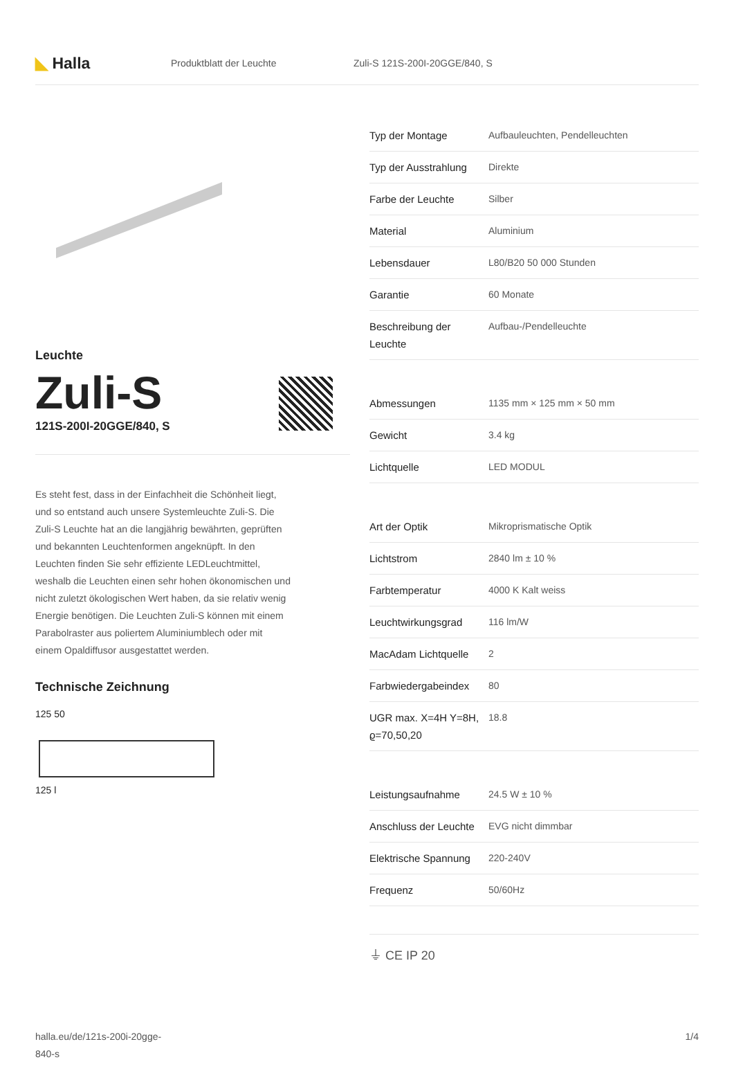◣ Halla
Produktblatt der Leuchte Zuli-S 121S-200I-20GGE/840, S
Leuchte
Zuli-S
121S-200I-20GGE/840, S
Es steht fest, dass in der Einfachheit die Schönheit liegt, und so entstand auch unsere Systemleuchte Zuli-S. Die Zuli-S Leuchte hat an die langjährig bewährten, geprüften und bekannten Leuchtenformen angeknüpft. In den Leuchten finden Sie sehr effiziente LEDLeuchtmittel, weshalb die Leuchten einen sehr hohen ökonomischen und nicht zuletzt ökologischen Wert haben, da sie relativ wenig Energie benötigen. Die Leuchten Zuli-S können mit einem Parabolraster aus poliertem Aluminiumblech oder mit einem Opaldiffusor ausgestattet werden.
Technische Zeichnung
125 50
125 l
| Typ der Montage | Aufbauleuchten, Pendelleuchten |
| Typ der Ausstrahlung | Direkte |
| Farbe der Leuchte | Silber |
| Material | Aluminium |
| Lebensdauer | L80/B20 50 000 Stunden |
| Garantie | 60 Monate |
| Beschreibung der Leuchte | Aufbau-/Pendelleuchte |
| Abmessungen | 1135 mm × 125 mm × 50 mm |
| Gewicht | 3.4 kg |
| Lichtquelle | LED MODUL |
| Art der Optik | Mikroprismatische Optik |
| Lichtstrom | 2840 lm ± 10 % |
| Farbtemperatur | 4000 K Kalt weiss |
| Leuchtwirkungsgrad | 116 lm/W |
| MacAdam Lichtquelle | 2 |
| Farbwiedergabeindex | 80 |
| UGR max. X=4H Y=8H, ϱ=70,50,20 | 18.8 |
| Leistungsaufnahme | 24.5 W ± 10 % |
| Anschluss der Leuchte | EVG nicht dimmbar |
| Elektrische Spannung | 220-240V |
| Frequenz | 50/60Hz |
⏚ CE IP 20
halla.eu/de/121s-200i-20gge-
840-s 1/4